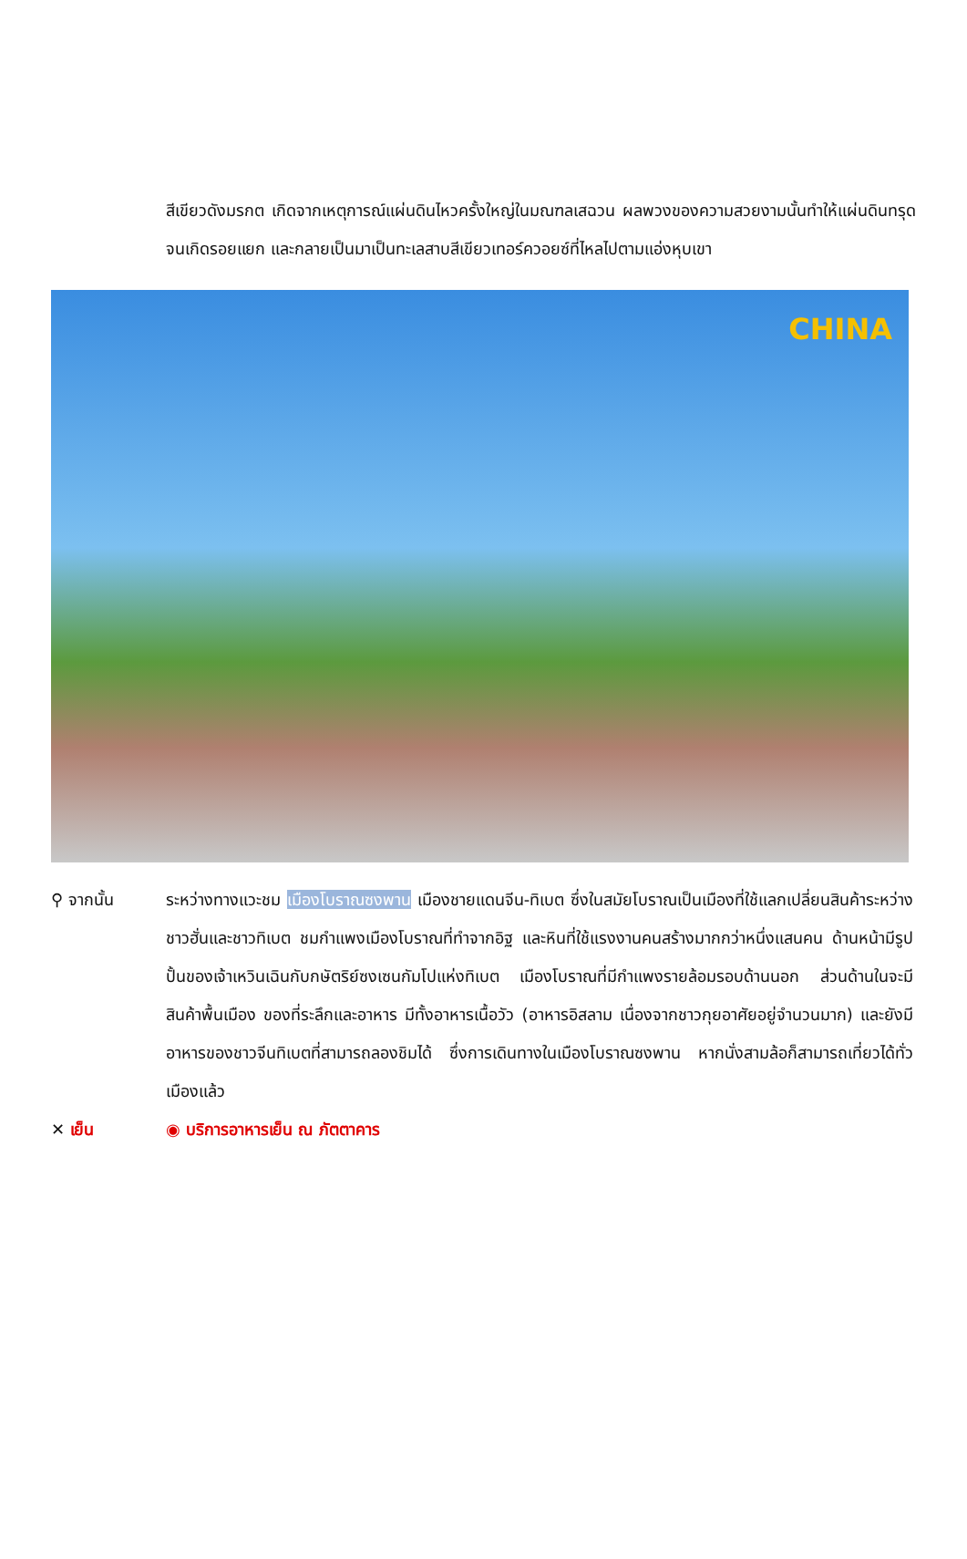สีเขียวดังมรกต เกิดจากเหตุการณ์แผ่นดินไหวครั้งใหญ่ในมณฑลเสฉวน ผลพวงของความสวยงามนั้นทำให้แผ่นดินทรุดจนเกิดรอยแยก และกลายเป็นมาเป็นทะเลสาบสีเขียวเทอร์ควอยซ์ที่ไหลไปตามแอ่งหุบเขา
CHINA
⚲ จากนั้น ระหว่างทางแวะชม เมืองโบราณซงพาน เมืองชายแดนจีน-ทิเบต ซึ่งในสมัยโบราณเป็นเมืองที่ใช้แลกเปลี่ยนสินค้าระหว่างชาวฮั่นและชาวทิเบต ชมกำแพงเมืองโบราณที่ทำจากอิฐ และหินที่ใช้แรงงานคนสร้างมากกว่าหนึ่งแสนคน ด้านหน้ามีรูปปั้นของเจ้าเหวินเฉินกับกษัตริย์ซงเซนกัมโปแห่งทิเบต เมืองโบราณที่มีกำแพงรายล้อมรอบด้านนอก ส่วนด้านในจะมีสินค้าพื้นเมือง ของที่ระลึกและอาหาร มีทั้งอาหารเนื้อวัว (อาหารอิสลาม เนื่องจากชาวกุยอาศัยอยู่จำนวนมาก) และยังมีอาหารของชาวจีนทิเบตที่สามารถลองชิมได้ ซึ่งการเดินทางในเมืองโบราณซงพาน หากนั่งสามล้อก็สามารถเที่ยวได้ทั่วเมืองแล้ว
✕ เย็น ◉ บริการอาหารเย็น ณ ภัตตาคาร